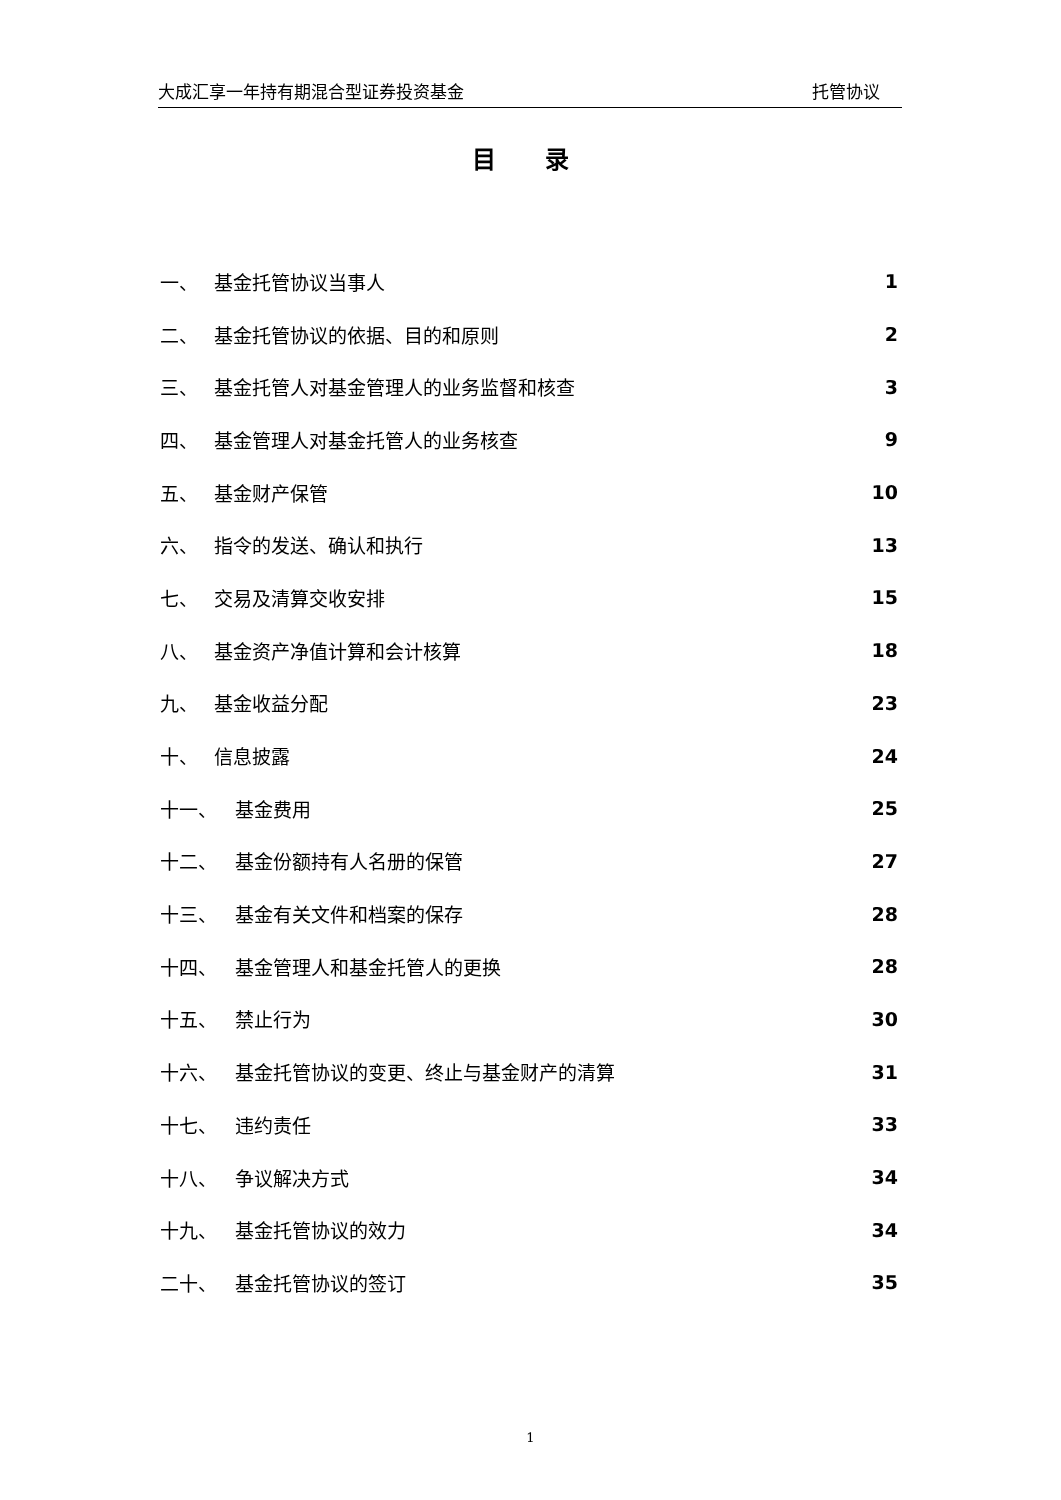大成汇享一年持有期混合型证券投资基金 托管协议
目 录
一、 基金托管协议当事人 1
二、 基金托管协议的依据、目的和原则 2
三、 基金托管人对基金管理人的业务监督和核查 3
四、 基金管理人对基金托管人的业务核查 9
五、 基金财产保管 10
六、 指令的发送、确认和执行 13
七、 交易及清算交收安排 15
八、 基金资产净值计算和会计核算 18
九、 基金收益分配 23
十、 信息披露 24
十一、 基金费用 25
十二、 基金份额持有人名册的保管 27
十三、 基金有关文件和档案的保存 28
十四、 基金管理人和基金托管人的更换 28
十五、 禁止行为 30
十六、 基金托管协议的变更、终止与基金财产的清算 31
十七、 违约责任 33
十八、 争议解决方式 34
十九、 基金托管协议的效力 34
二十、 基金托管协议的签订 35
1